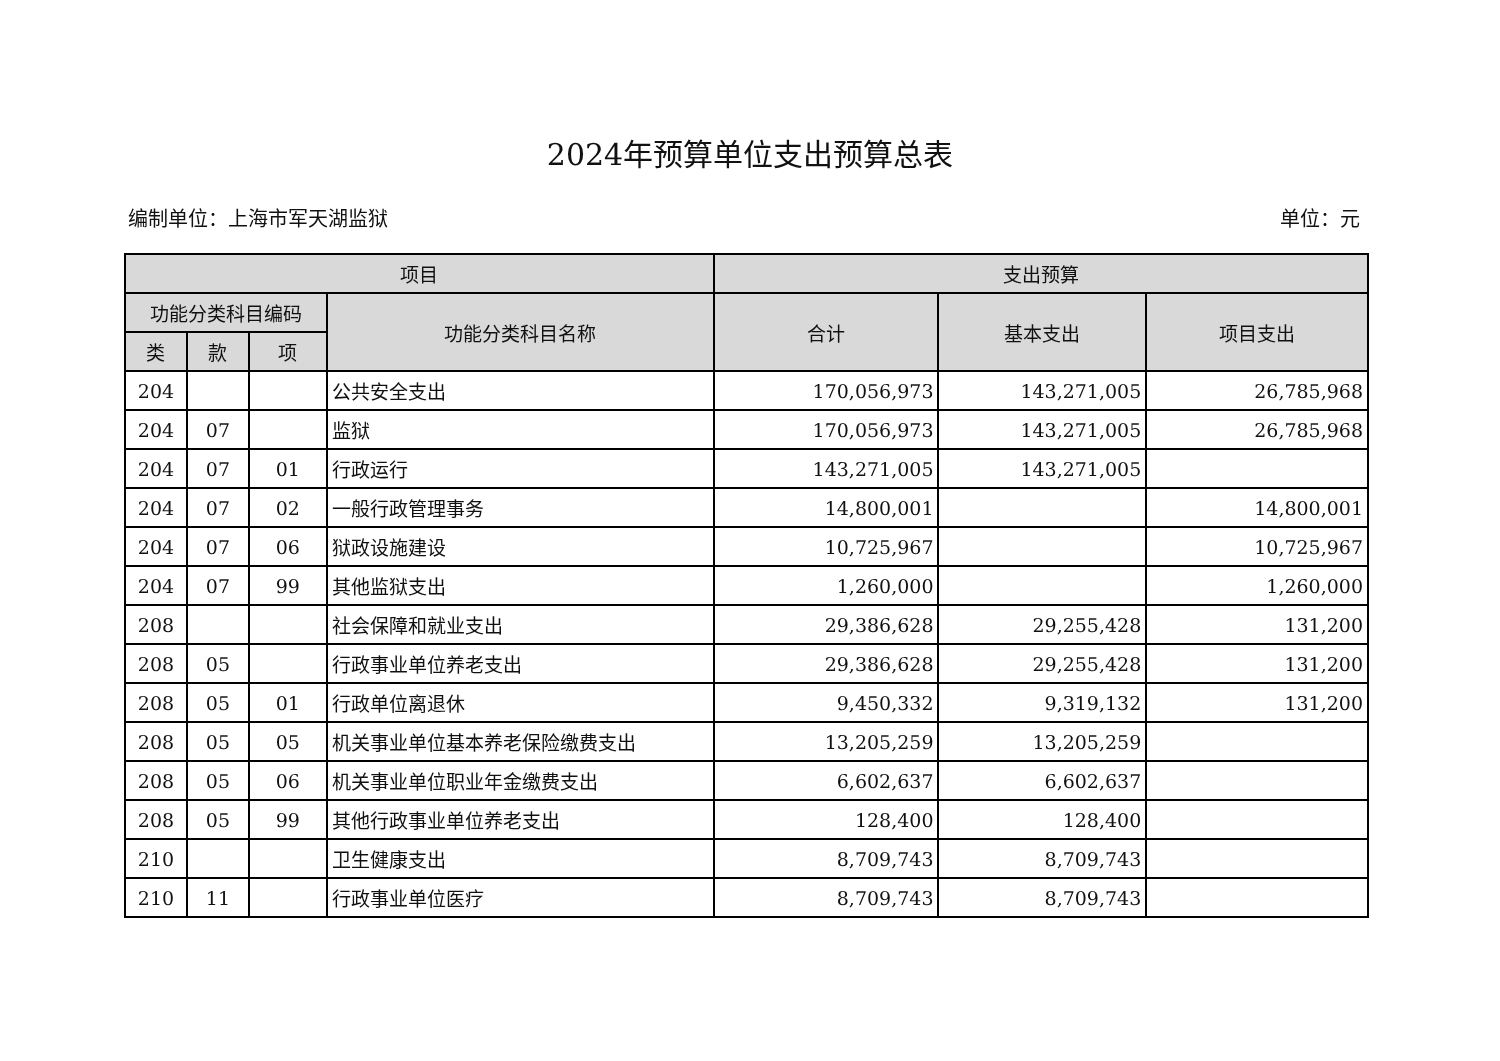2024年预算单位支出预算总表
编制单位：上海市军天湖监狱 单位：元
| 项目 | | | | 支出预算 | | |
| --- | --- | --- | --- | --- | --- | --- |
| 功能分类科目编码 | | | 功能分类科目名称 | 合计 | 基本支出 | 项目支出 |
| 类 | 款 | 项 | | | | |
| 204 | | | 公共安全支出 | 170,056,973 | 143,271,005 | 26,785,968 |
| 204 | 07 | | 监狱 | 170,056,973 | 143,271,005 | 26,785,968 |
| 204 | 07 | 01 | 行政运行 | 143,271,005 | 143,271,005 | |
| 204 | 07 | 02 | 一般行政管理事务 | 14,800,001 | | 14,800,001 |
| 204 | 07 | 06 | 狱政设施建设 | 10,725,967 | | 10,725,967 |
| 204 | 07 | 99 | 其他监狱支出 | 1,260,000 | | 1,260,000 |
| 208 | | | 社会保障和就业支出 | 29,386,628 | 29,255,428 | 131,200 |
| 208 | 05 | | 行政事业单位养老支出 | 29,386,628 | 29,255,428 | 131,200 |
| 208 | 05 | 01 | 行政单位离退休 | 9,450,332 | 9,319,132 | 131,200 |
| 208 | 05 | 05 | 机关事业单位基本养老保险缴费支出 | 13,205,259 | 13,205,259 | |
| 208 | 05 | 06 | 机关事业单位职业年金缴费支出 | 6,602,637 | 6,602,637 | |
| 208 | 05 | 99 | 其他行政事业单位养老支出 | 128,400 | 128,400 | |
| 210 | | | 卫生健康支出 | 8,709,743 | 8,709,743 | |
| 210 | 11 | | 行政事业单位医疗 | 8,709,743 | 8,709,743 | |